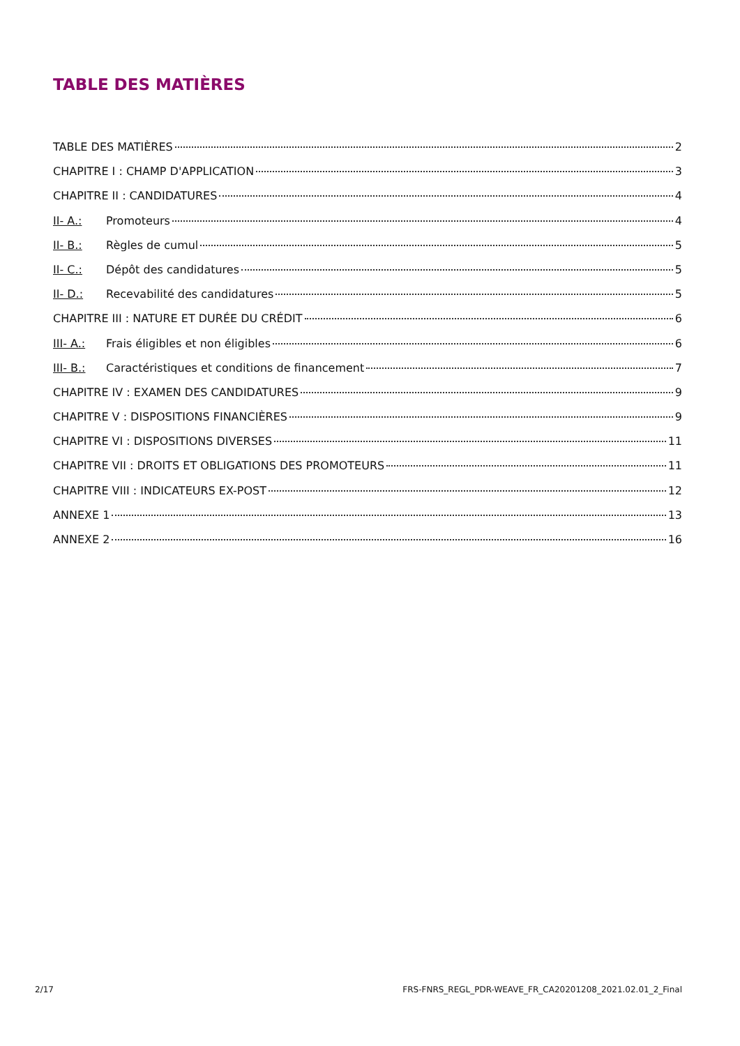TABLE DES MATIÈRES
TABLE DES MATIÈRES 2
CHAPITRE I : CHAMP D'APPLICATION 3
CHAPITRE II : CANDIDATURES 4
II- A.: Promoteurs 4
II- B.: Règles de cumul 5
II- C.: Dépôt des candidatures 5
II- D.: Recevabilité des candidatures 5
CHAPITRE III : NATURE ET DURÉE DU CRÉDIT 6
III- A.: Frais éligibles et non éligibles 6
III- B.: Caractéristiques et conditions de financement 7
CHAPITRE IV : EXAMEN DES CANDIDATURES 9
CHAPITRE V : DISPOSITIONS FINANCIÈRES 9
CHAPITRE VI : DISPOSITIONS DIVERSES 11
CHAPITRE VII : DROITS ET OBLIGATIONS DES PROMOTEURS 11
CHAPITRE VIII : INDICATEURS EX-POST 12
ANNEXE 1 13
ANNEXE 2 16
2/17 FRS-FNRS_REGL_PDR-WEAVE_FR_CA20201208_2021.02.01_2_Final